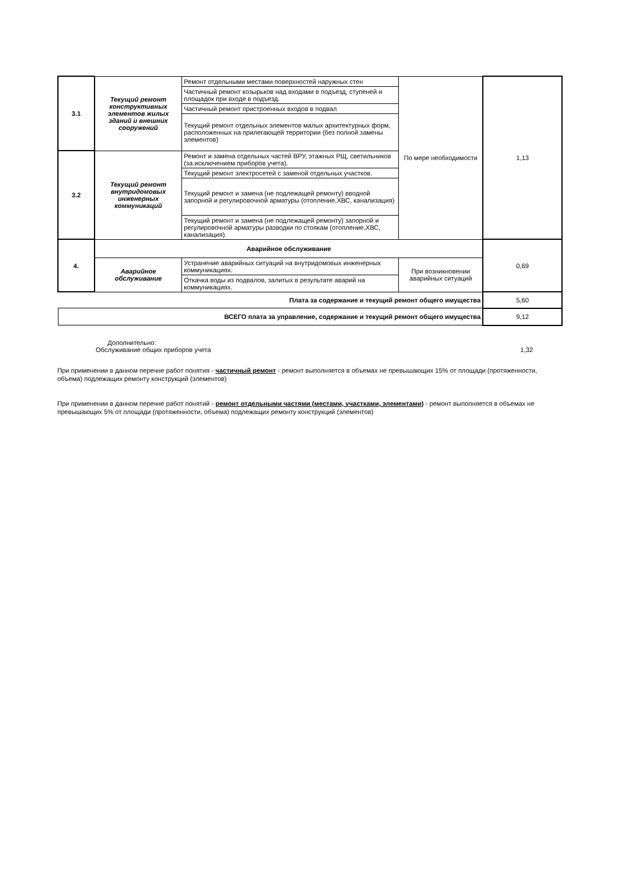| 3.1 | Текущий ремонт конструктивных элементов жилых зданий и внешних сооружений | Ремонт отдельными местами поверхностей наружных стен | По мере необходимости | 1,13 |
| | | Частичный ремонт козырьков над входами в подъезд, ступеней и площадок при входе в подъезд. | | |
| | | Частичный ремонт пристроенных входов в подвал | | |
| | | Текущий ремонт отдельных элементов малых архитектурных форм, расположенных на прилегающей территории (без полной замены элементов) | | |
| 3.2 | Текущий ремонт внутридомовых инженерных коммуникаций | Ремонт и замена отдельных частей ВРУ, этажных РЩ, светильников (за исключением приборов учета). | | |
| | | Текущий ремонт электросетей с заменой отдельных участков. | | |
| | | Текущий ремонт и замена (не подлежащей ремонту) вводной запорной и регулировочной арматуры (отопление,ХВС, канализация) | | |
| | | Текущий ремонт и замена (не подлежащей ремонту) запорной и регулировочной арматуры разводки по стоякам (отопление,ХВС, канализация). | | |
| 4. | Аварийное обслуживание | | | 0,69 |
| | Аварийное обслуживание | Устранение аварийных ситуаций на внутридомовых инженерных коммуникациях. | При возникновении аварийных ситуаций | |
| | | Откачка воды из подвалов, залитых в результате аварий на коммуникациях. | | |
| Плата за содержание и текущий ремонт общего имущества | | | | 5,60 |
| ВСЕГО плата за управление, содержание и текущий ремонт общего имущества | | | | 9,12 |
Дополнительно:
Обслуживание общих приборов учета 1,32
При применении в данном перечне работ понятия - частичный ремонт - ремонт выполняется в объемах не превышающих 15% от площади (протяженности, объема) подлежащих ремонту конструкций (элементов)
При применении в данном перечне работ понятий - ремонт отдельными частями (местами, участками, элементами) - ремонт выполняется в объемах не превышающих 5% от площади (протяженности, объема) подлежащих ремонту конструкций (элементов)